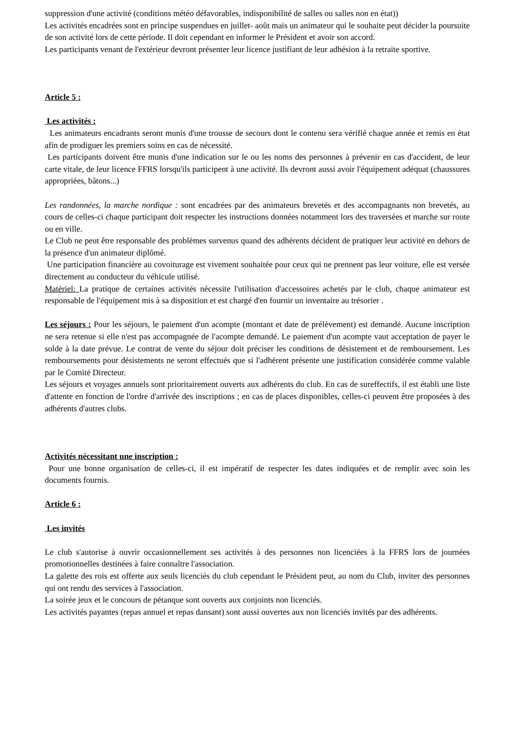suppression d'une activité (conditions météo défavorables, indisponibilité de salles ou salles non en état))
Les activités encadrées sont en principe suspendues en juillet- août mais un animateur qui le souhaite peut décider la poursuite de son activité lors de cette période. Il doit cependant en informer le Président et avoir son accord.
Les participants venant de l'extérieur devront présenter leur licence justifiant de leur adhésion à la retraite sportive.
Article 5 :
Les activités :
Les animateurs encadrants seront munis d'une trousse de secours dont le contenu sera vérifié chaque année et remis en état afin de prodiguer les premiers soins en cas de nécessité.
Les participants doivent être munis d'une indication sur le ou les noms des personnes à prévenir en cas d'accident, de leur carte vitale, de leur licence FFRS lorsqu'ils participent à une activité. Ils devront aussi avoir l'équipement adéquat (chaussures appropriées, bâtons...)
Les randonnées, la marche nordique : sont encadrées par des animateurs brevetés et des accompagnants non brevetés, au cours de celles-ci chaque participant doit respecter les instructions données notamment lors des traversées et marche sur route ou en ville.
Le Club ne peut être responsable des problèmes survenus quand des adhérents décident de pratiquer leur activité en dehors de la présence d'un animateur diplômé.
Une participation financière au covoiturage est vivement souhaitée pour ceux qui ne prennent pas leur voiture, elle est versée directement au conducteur du véhicule utilisé.
Matériel: La pratique de certaines activités nécessite l'utilisation d'accessoires achetés par le club, chaque animateur est responsable de l'équipement mis à sa disposition et est chargé d'en fournir un inventaire au trésorier .
Les séjours : Pour les séjours, le paiement d'un acompte (montant et date de prélèvement) est demandé. Aucune inscription ne sera retenue si elle n'est pas accompagnée de l'acompte demandé. Le paiement d'un acompte vaut acceptation de payer le solde à la date prévue. Le contrat de vente du séjour doit préciser les conditions de désistement et de remboursement. Les remboursements pour désistements ne seront effectués que si l'adhérent présente une justification considérée comme valable par le Comité Directeur.
Les séjours et voyages annuels sont prioritairement ouverts aux adhérents du club. En cas de sureffectifs, il est établi une liste d'attente en fonction de l'ordre d'arrivée des inscriptions ; en cas de places disponibles, celles-ci peuvent être proposées à des adhérents d'autres clubs.
Activités nécessitant une inscription :
Pour une bonne organisation de celles-ci, il est impératif de respecter les dates indiquées et de remplir avec soin les documents fournis.
Article 6 :
Les invités
Le club s'autorise à ouvrir occasionnellement ses activités à des personnes non licenciées à la FFRS lors de journées promotionnelles destinées à faire connaître l'association.
La galette des rois est offerte aux seuls licenciés du club cependant le Président peut, au nom du Club, inviter des personnes qui ont rendu des services à l'association.
La soirée jeux et le concours de pétanque sont ouverts aux conjoints non licenciés.
Les activités payantes (repas annuel et repas dansant) sont aussi ouvertes aux non licenciés invités par des adhérents.